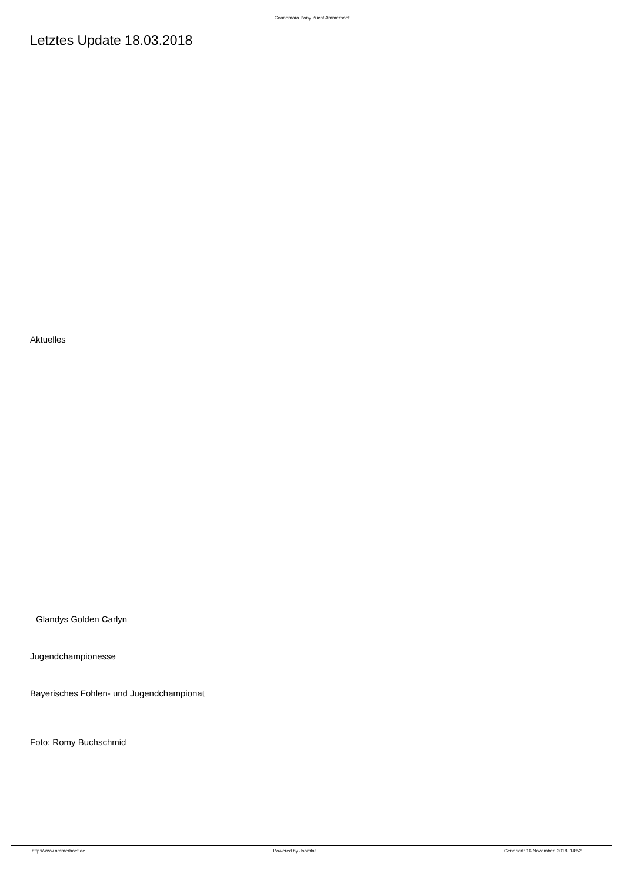Connemara Pony Zucht Ammerhoef
Letztes Update 18.03.2018
Aktuelles
Glandys Golden Carlyn
Jugendchampionesse
Bayerisches Fohlen- und Jugendchampionat
Foto: Romy Buchschmid
http://www.ammerhoef.de Powered by Joomla! Generiert: 16 November, 2018, 14:52